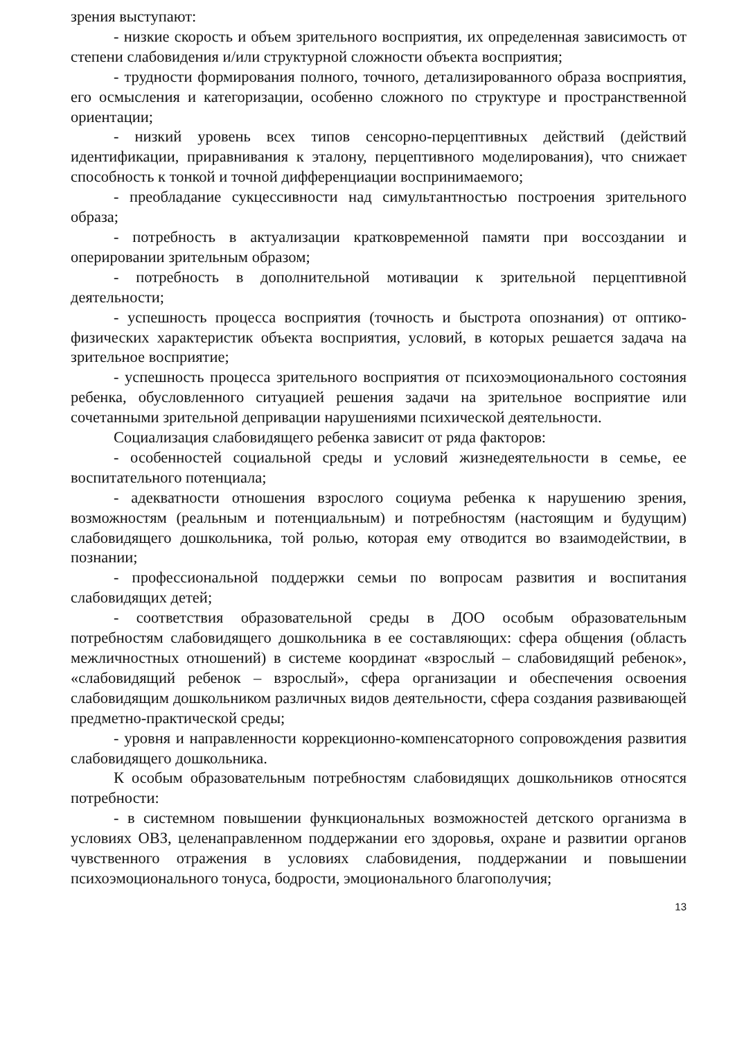зрения выступают:
- низкие скорость и объем зрительного восприятия, их определенная зависимость от степени слабовидения и/или структурной сложности объекта восприятия;
- трудности формирования полного, точного, детализированного образа восприятия, его осмысления и категоризации, особенно сложного по структуре и пространственной ориентации;
- низкий уровень всех типов сенсорно-перцептивных действий (действий идентификации, приравнивания к эталону, перцептивного моделирования), что снижает способность к тонкой и точной дифференциации воспринимаемого;
- преобладание сукцессивности над симультантностью построения зрительного образа;
- потребность в актуализации кратковременной памяти при воссоздании и оперировании зрительным образом;
- потребность в дополнительной мотивации к зрительной перцептивной деятельности;
- успешность процесса восприятия (точность и быстрота опознания) от оптико-физических характеристик объекта восприятия, условий, в которых решается задача на зрительное восприятие;
- успешность процесса зрительного восприятия от психоэмоционального состояния ребенка, обусловленного ситуацией решения задачи на зрительное восприятие или сочетанными зрительной депривации нарушениями психической деятельности.
Социализация слабовидящего ребенка зависит от ряда факторов:
- особенностей социальной среды и условий жизнедеятельности в семье, ее воспитательного потенциала;
- адекватности отношения взрослого социума ребенка к нарушению зрения, возможностям (реальным и потенциальным) и потребностям (настоящим и будущим) слабовидящего дошкольника, той ролью, которая ему отводится во взаимодействии, в познании;
- профессиональной поддержки семьи по вопросам развития и воспитания слабовидящих детей;
- соответствия образовательной среды в ДОО особым образовательным потребностям слабовидящего дошкольника в ее составляющих: сфера общения (область межличностных отношений) в системе координат «взрослый – слабовидящий ребенок», «слабовидящий ребенок – взрослый», сфера организации и обеспечения освоения слабовидящим дошкольником различных видов деятельности, сфера создания развивающей предметно-практической среды;
- уровня и направленности коррекционно-компенсаторного сопровождения развития слабовидящего дошкольника.
К особым образовательным потребностям слабовидящих дошкольников относятся потребности:
- в системном повышении функциональных возможностей детского организма в условиях ОВЗ, целенаправленном поддержании его здоровья, охране и развитии органов чувственного отражения в условиях слабовидения, поддержании и повышении психоэмоционального тонуса, бодрости, эмоционального благополучия;
13